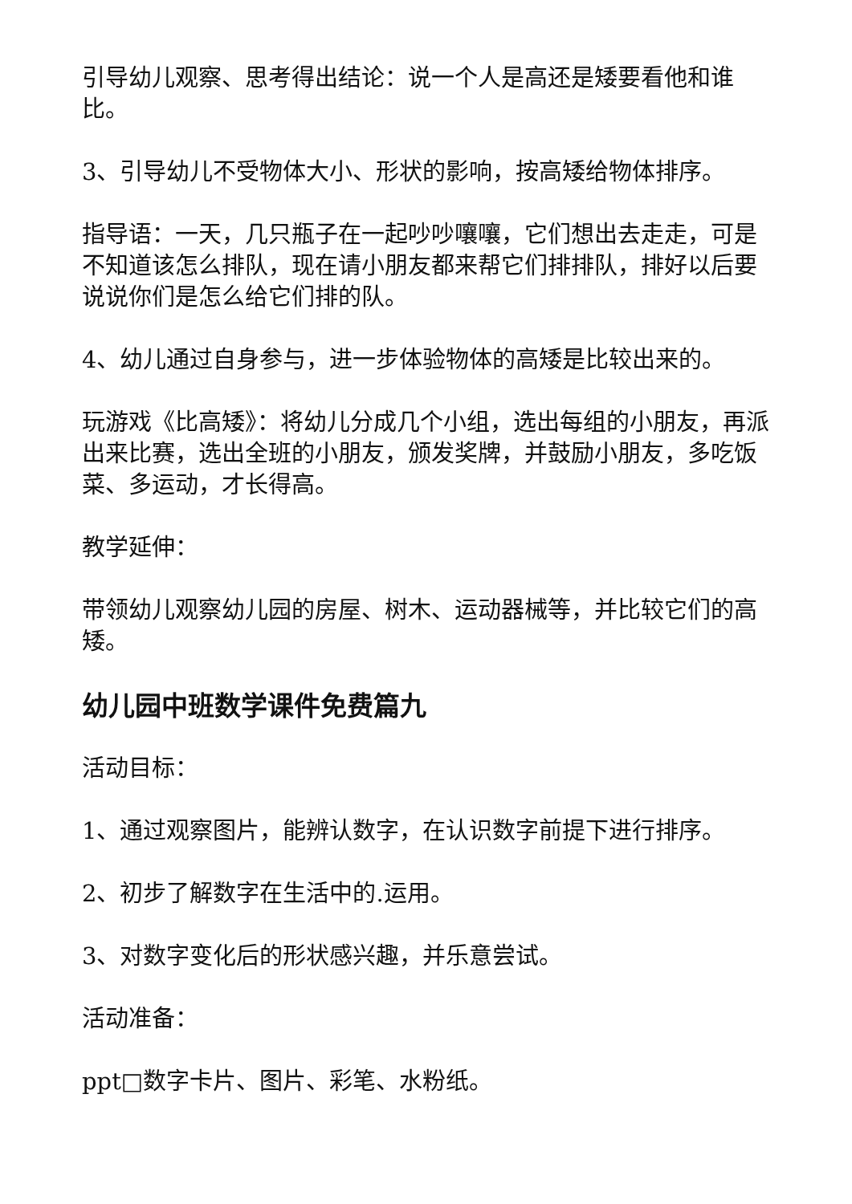引导幼儿观察、思考得出结论：说一个人是高还是矮要看他和谁比。
3、引导幼儿不受物体大小、形状的影响，按高矮给物体排序。
指导语：一天，几只瓶子在一起吵吵嚷嚷，它们想出去走走，可是不知道该怎么排队，现在请小朋友都来帮它们排排队，排好以后要说说你们是怎么给它们排的队。
4、幼儿通过自身参与，进一步体验物体的高矮是比较出来的。
玩游戏《比高矮》：将幼儿分成几个小组，选出每组的小朋友，再派出来比赛，选出全班的小朋友，颁发奖牌，并鼓励小朋友，多吃饭菜、多运动，才长得高。
教学延伸：
带领幼儿观察幼儿园的房屋、树木、运动器械等，并比较它们的高矮。
幼儿园中班数学课件免费篇九
活动目标：
1、通过观察图片，能辨认数字，在认识数字前提下进行排序。
2、初步了解数字在生活中的.运用。
3、对数字变化后的形状感兴趣，并乐意尝试。
活动准备：
ppt□数字卡片、图片、彩笔、水粉纸。